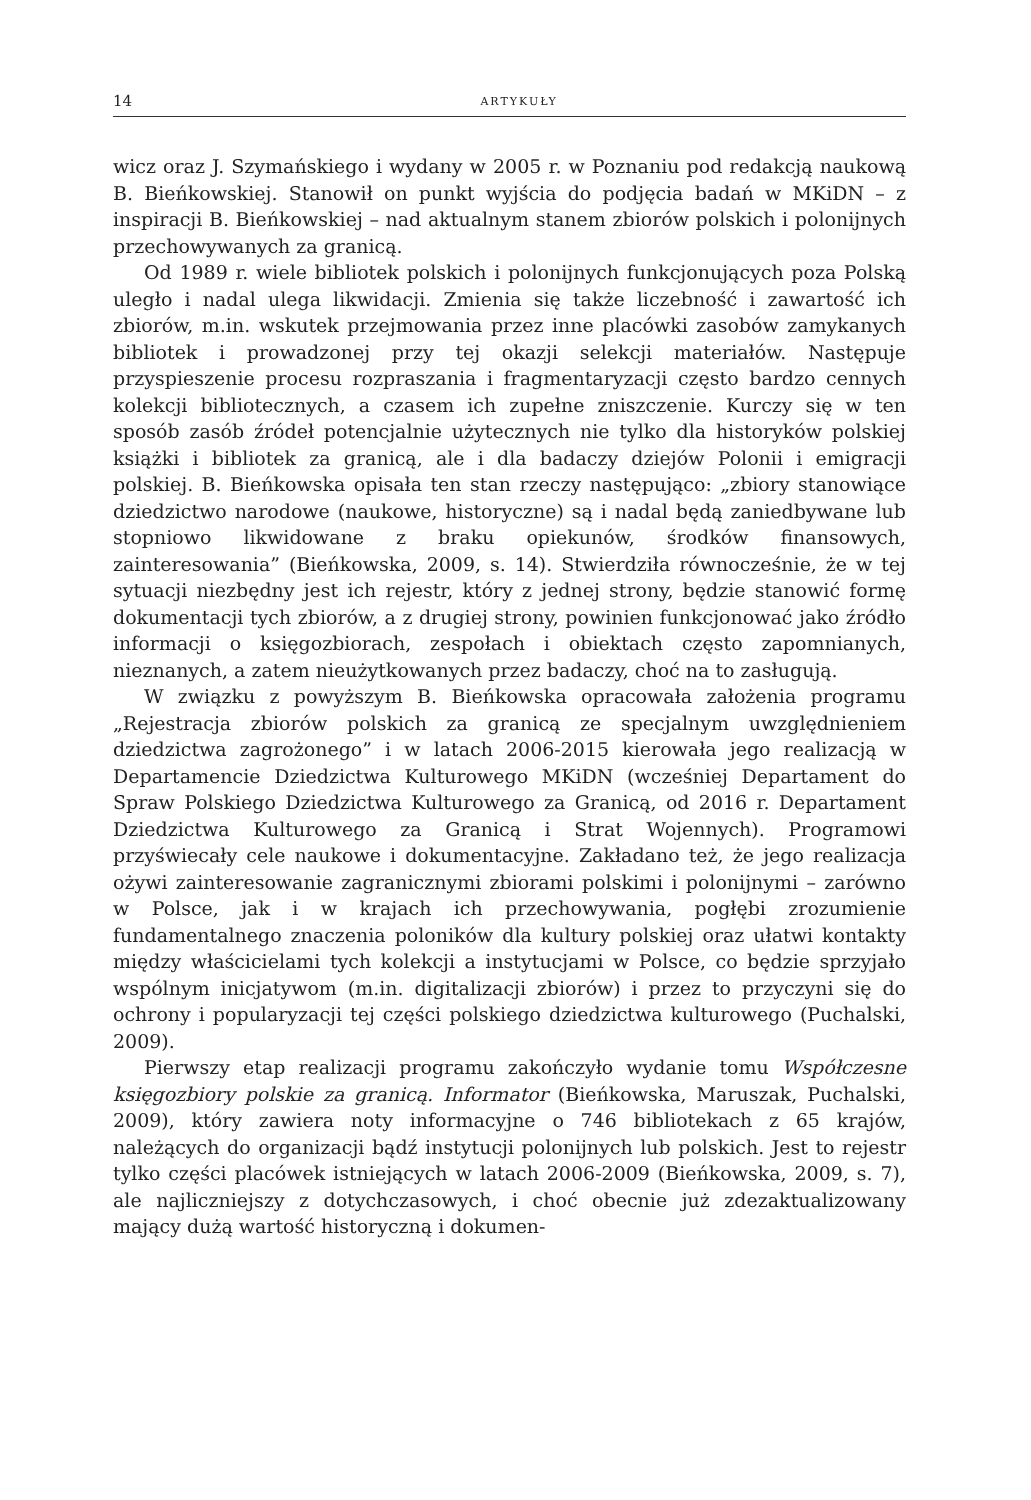14 ARTYKUŁY
wicz oraz J. Szymańskiego i wydany w 2005 r. w Poznaniu pod redakcją naukową B. Bieńkowskiej. Stanowił on punkt wyjścia do podjęcia badań w MKiDN – z inspiracji B. Bieńkowskiej – nad aktualnym stanem zbiorów polskich i polonijnych przechowywanych za granicą.
Od 1989 r. wiele bibliotek polskich i polonijnych funkcjonujących poza Polską uległo i nadal ulega likwidacji. Zmienia się także liczebność i zawartość ich zbiorów, m.in. wskutek przejmowania przez inne placówki zasobów zamykanych bibliotek i prowadzonej przy tej okazji selekcji materiałów. Następuje przyspieszenie procesu rozpraszania i fragmentaryzacji często bardzo cennych kolekcji bibliotecznych, a czasem ich zupełne zniszczenie. Kurczy się w ten sposób zasób źródeł potencjalnie użytecznych nie tylko dla historyków polskiej książki i bibliotek za granicą, ale i dla badaczy dziejów Polonii i emigracji polskiej. B. Bieńkowska opisała ten stan rzeczy następująco: „zbiory stanowiące dziedzictwo narodowe (naukowe, historyczne) są i nadal będą zaniedbywane lub stopniowo likwidowane z braku opiekunów, środków finansowych, zainteresowania” (Bieńkowska, 2009, s. 14). Stwierdziła równocześnie, że w tej sytuacji niezbędny jest ich rejestr, który z jednej strony, będzie stanowić formę dokumentacji tych zbiorów, a z drugiej strony, powinien funkcjonować jako źródło informacji o księgozbiorach, zespołach i obiektach często zapomnianych, nieznanych, a zatem nieużytkowanych przez badaczy, choć na to zasługują.
W związku z powyższym B. Bieńkowska opracowała założenia programu „Rejestracja zbiorów polskich za granicą ze specjalnym uwzględnieniem dziedzictwa zagrożonego” i w latach 2006-2015 kierowała jego realizacją w Departamencie Dziedzictwa Kulturowego MKiDN (wcześniej Departament do Spraw Polskiego Dziedzictwa Kulturowego za Granicą, od 2016 r. Departament Dziedzictwa Kulturowego za Granicą i Strat Wojennych). Programowi przyświecały cele naukowe i dokumentacyjne. Zakładano też, że jego realizacja ożywi zainteresowanie zagranicznymi zbiorami polskimi i polonijnymi – zarówno w Polsce, jak i w krajach ich przechowywania, pogłębi zrozumienie fundamentalnego znaczenia poloników dla kultury polskiej oraz ułatwi kontakty między właścicielami tych kolekcji a instytucjami w Polsce, co będzie sprzyjało wspólnym inicjatywom (m.in. digitalizacji zbiorów) i przez to przyczyni się do ochrony i popularyzacji tej części polskiego dziedzictwa kulturowego (Puchalski, 2009).
Pierwszy etap realizacji programu zakończyło wydanie tomu Współczesne księgozbiory polskie za granicą. Informator (Bieńkowska, Maruszak, Puchalski, 2009), który zawiera noty informacyjne o 746 bibliotekach z 65 krajów, należących do organizacji bądź instytucji polonijnych lub polskich. Jest to rejestr tylko części placówek istniejących w latach 2006-2009 (Bieńkowska, 2009, s. 7), ale najliczniejszy z dotychczasowych, i choć obecnie już zdezaktualizowany mający dużą wartość historyczną i dokumen-